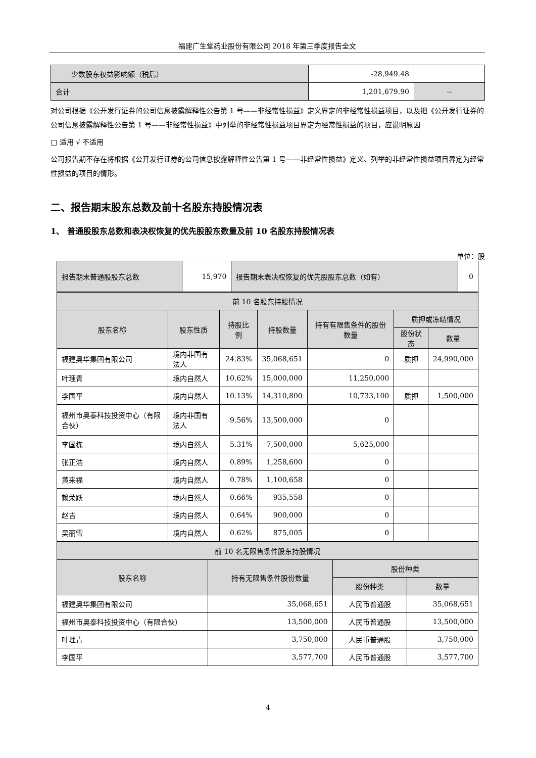福建广生堂药业股份有限公司 2018 年第三季度报告全文
| 少数股东权益影响额（税后） | -28,949.48 | |
| 合计 | 1,201,679.90 | -- |
对公司根据《公开发行证券的公司信息披露解释性公告第 1 号——非经常性损益》定义界定的非经常性损益项目，以及把《公开发行证券的公司信息披露解释性公告第 1 号——非经常性损益》中列举的非经常性损益项目界定为经常性损益的项目，应说明原因
□ 适用 √ 不适用
公司报告期不存在将根据《公开发行证券的公司信息披露解释性公告第 1 号——非经常性损益》定义、列举的非经常性损益项目界定为经常性损益的项目的情形。
二、报告期末股东总数及前十名股东持股情况表
1、 普通股股东总数和表决权恢复的优先股股东数量及前 10 名股东持股情况表
单位：股
| 报告期末普通股股东总数 | 15,970 | 报告期末表决权恢复的优先股股东总数（如有） | 0 |
| 前 10 名股东持股情况 | | | | | | |
| 股东名称 | 股东性质 | 持股比例 | 持股数量 | 持有有限售条件的股份数量 | 质押或冻结情况 | |
| | | | | | 股份状态 | 数量 |
| 福建奥华集团有限公司 | 境内非国有法人 | 24.83% | 35,068,651 | 0 | 质押 | 24,990,000 |
| 叶理青 | 境内自然人 | 10.62% | 15,000,000 | 11,250,000 | | |
| 李国平 | 境内自然人 | 10.13% | 14,310,800 | 10,733,100 | 质押 | 1,500,000 |
| 福州市奥泰科技投资中心（有限合伙） | 境内非国有法人 | 9.56% | 13,500,000 | 0 | | |
| 李国栋 | 境内自然人 | 5.31% | 7,500,000 | 5,625,000 | | |
| 张正浩 | 境内自然人 | 0.89% | 1,258,600 | 0 | | |
| 黄来福 | 境内自然人 | 0.78% | 1,100,658 | 0 | | |
| 赖荣跃 | 境内自然人 | 0.66% | 935,558 | 0 | | |
| 赵吉 | 境内自然人 | 0.64% | 900,000 | 0 | | |
| 吴丽雪 | 境内自然人 | 0.62% | 875,005 | 0 | | |
| 前 10 名无限售条件股东持股情况 | | | |
| 股东名称 | 持有无限售条件股份数量 | 股份种类 | |
| | | 股份种类 | 数量 |
| 福建奥华集团有限公司 | 35,068,651 | 人民币普通股 | 35,068,651 |
| 福州市奥泰科技投资中心（有限合伙） | 13,500,000 | 人民币普通股 | 13,500,000 |
| 叶理青 | 3,750,000 | 人民币普通股 | 3,750,000 |
| 李国平 | 3,577,700 | 人民币普通股 | 3,577,700 |
4